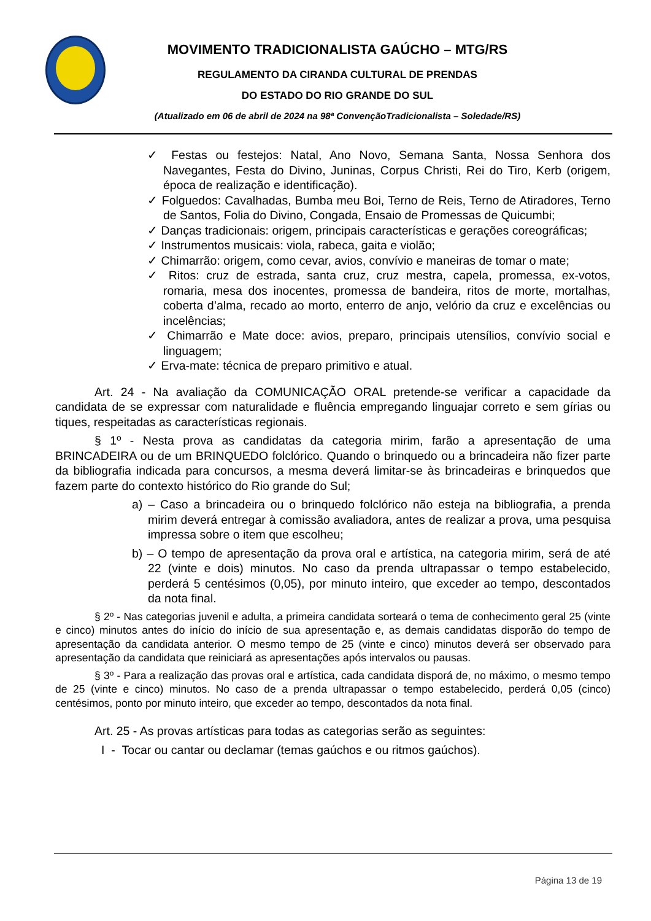MOVIMENTO TRADICIONALISTA GAÚCHO – MTG/RS
REGULAMENTO DA CIRANDA CULTURAL DE PRENDAS
DO ESTADO DO RIO GRANDE DO SUL
(Atualizado em 06 de abril de 2024 na 98ª ConvençãoTradicionalista – Soledade/RS)
✓ Festas ou festejos: Natal, Ano Novo, Semana Santa, Nossa Senhora dos Navegantes, Festa do Divino, Juninas, Corpus Christi, Rei do Tiro, Kerb (origem, época de realização e identificação).
✓ Folguedos: Cavalhadas, Bumba meu Boi, Terno de Reis, Terno de Atiradores, Terno de Santos, Folia do Divino, Congada, Ensaio de Promessas de Quicumbi;
✓ Danças tradicionais: origem, principais características e gerações coreográficas;
✓ Instrumentos musicais: viola, rabeca, gaita e violão;
✓ Chimarrão: origem, como cevar, avios, convívio e maneiras de tomar o mate;
✓ Ritos: cruz de estrada, santa cruz, cruz mestra, capela, promessa, ex-votos, romaria, mesa dos inocentes, promessa de bandeira, ritos de morte, mortalhas, coberta d’alma, recado ao morto, enterro de anjo, velório da cruz e excelências ou incelências;
✓ Chimarrão e Mate doce: avios, preparo, principais utensílios, convívio social e linguagem;
✓ Erva-mate: técnica de preparo primitivo e atual.
Art. 24 - Na avaliação da COMUNICAÇÃO ORAL pretende-se verificar a capacidade da candidata de se expressar com naturalidade e fluência empregando linguajar correto e sem gírias ou tiques, respeitadas as características regionais.
§ 1º - Nesta prova as candidatas da categoria mirim, farão a apresentação de uma BRINCADEIRA ou de um BRINQUEDO folclórico. Quando o brinquedo ou a brincadeira não fizer parte da bibliografia indicada para concursos, a mesma deverá limitar-se às brincadeiras e brinquedos que fazem parte do contexto histórico do Rio grande do Sul;
a) – Caso a brincadeira ou o brinquedo folclórico não esteja na bibliografia, a prenda mirim deverá entregar à comissão avaliadora, antes de realizar a prova, uma pesquisa impressa sobre o item que escolheu;
b) – O tempo de apresentação da prova oral e artística, na categoria mirim, será de até 22 (vinte e dois) minutos. No caso da prenda ultrapassar o tempo estabelecido, perderá 5 centésimos (0,05), por minuto inteiro, que exceder ao tempo, descontados da nota final.
§ 2º - Nas categorias juvenil e adulta, a primeira candidata sorteará o tema de conhecimento geral 25 (vinte e cinco) minutos antes do início do início de sua apresentação e, as demais candidatas disporão do tempo de apresentação da candidata anterior. O mesmo tempo de 25 (vinte e cinco) minutos deverá ser observado para apresentação da candidata que reiniciará as apresentações após intervalos ou pausas.
§ 3º - Para a realização das provas oral e artística, cada candidata disporá de, no máximo, o mesmo tempo de 25 (vinte e cinco) minutos. No caso de a prenda ultrapassar o tempo estabelecido, perderá 0,05 (cinco) centésimos, ponto por minuto inteiro, que exceder ao tempo, descontados da nota final.
Art. 25 - As provas artísticas para todas as categorias serão as seguintes:
I - Tocar ou cantar ou declamar (temas gaúchos e ou ritmos gaúchos).
Página 13 de 19